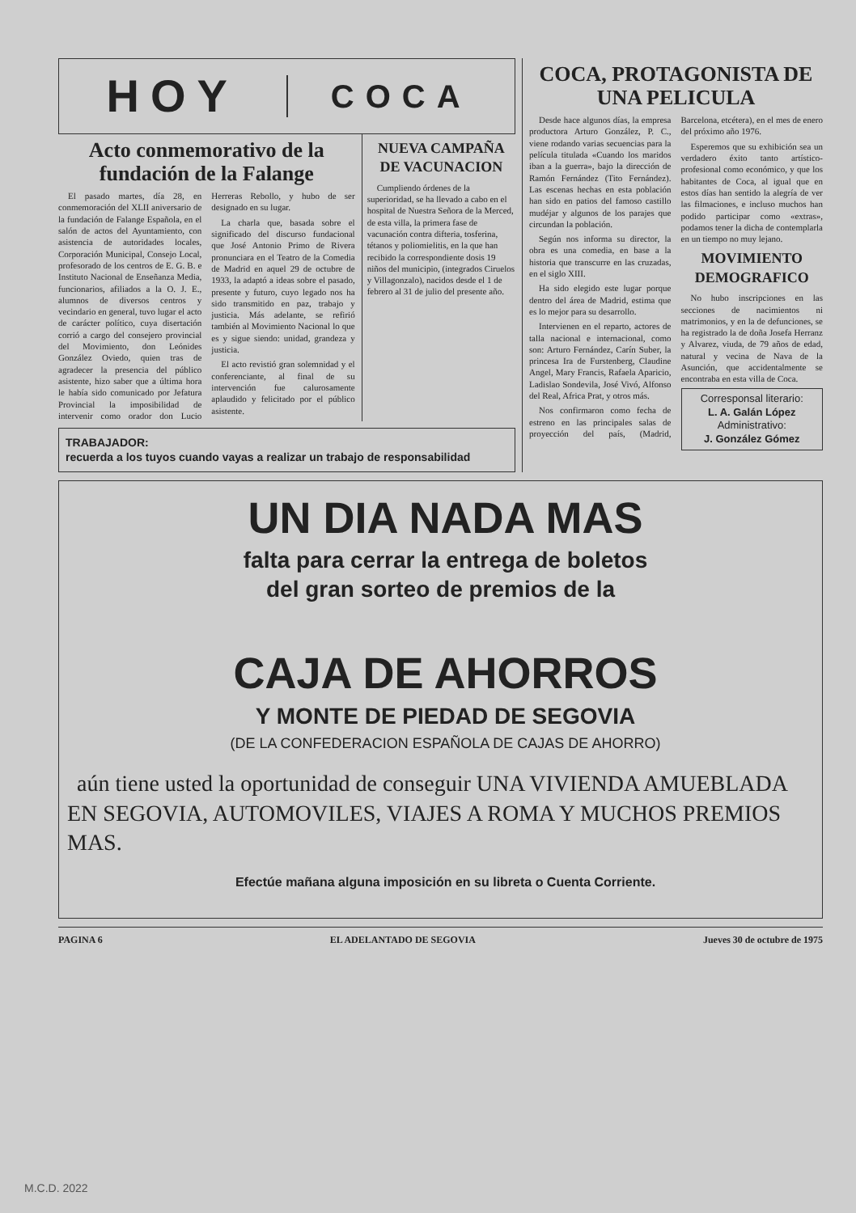HOY
COCA
Acto conmemorativo de la fundación de la Falange
El pasado martes, día 28, en conmemoración del XLII aniversario de la fundación de Falange Española, en el salón de actos del Ayuntamiento, con asistencia de autoridades locales, Corporación Municipal, Consejo Local, profesorado de los centros de E. G. B. e Instituto Nacional de Enseñanza Media, funcionarios, afiliados a la O. J. E., alumnos de diversos centros y vecindario en general, tuvo lugar el acto de carácter político, cuya disertación corrió a cargo del consejero provincial del Movimiento, don Leónides González Oviedo, quien tras de agradecer la presencia del público asistente, hizo saber que a última hora le había sido comunicado por Jefatura Provincial la imposibilidad de intervenir como orador don Lucio Herreras Rebollo, y hubo de ser designado en su lugar.
La charla que, basada sobre el significado del discurso fundacional que José Antonio Primo de Rivera pronunciara en el Teatro de la Comedia de Madrid en aquel 29 de octubre de 1933, la adaptó a ideas sobre el pasado, presente y futuro, cuyo legado nos ha sido transmitido en paz, trabajo y justicia. Más adelante, se refirió también al Movimiento Nacional lo que es y sigue siendo: unidad, grandeza y justicia.
El acto revistió gran solemnidad y el conferenciante, al final de su intervención fue calurosamente aplaudido y felicitado por el público asistente.
NUEVA CAMPAÑA DE VACUNACION
Cumpliendo órdenes de la superioridad, se ha llevado a cabo en el hospital de Nuestra Señora de la Merced, de esta villa, la primera fase de vacunación contra difteria, tosferina, tétanos y poliomielitis, en la que han recibido la correspondiente dosis 19 niños del municipio, (integrados Ciruelos y Villagonzalo), nacidos desde el 1 de febrero al 31 de julio del presente año.
TRABAJADOR:
recuerda a los tuyos cuando vayas a realizar un trabajo de responsabilidad
COCA, PROTAGONISTA DE UNA PELICULA
Desde hace algunos días, la empresa productora Arturo González, P. C., viene rodando varias secuencias para la película titulada «Cuando los maridos iban a la guerra», bajo la dirección de Ramón Fernández (Tito Fernández). Las escenas hechas en esta población han sido en patios del famoso castillo mudéjar y algunos de los parajes que circundan la población.
Según nos informa su director, la obra es una comedia, en base a la historia que transcurre en las cruzadas, en el siglo XIII.
Ha sido elegido este lugar porque dentro del área de Madrid, estima que es lo mejor para su desarrollo.
Intervienen en el reparto, actores de talla nacional e internacional, como son: Arturo Fernández, Carín Suber, la princesa Ira de Furstenberg, Claudine Angel, Mary Francis, Rafaela Aparicio, Ladislao Sondevila, José Vivó, Alfonso del Real, Africa Prat, y otros más.
Nos confirmaron como fecha de estreno en las principales salas de proyección del país, (Madrid, Barcelona, etcétera), en el mes de enero del próximo año 1976.
Esperemos que su exhibición sea un verdadero éxito tanto artístico-profesional como económico, y que los habitantes de Coca, al igual que en estos días han sentido la alegría de ver las filmaciones, e incluso muchos han podido participar como «extras», podamos tener la dicha de contemplarla en un tiempo no muy lejano.
MOVIMIENTO DEMOGRAFICO
No hubo inscripciones en las secciones de nacimientos ni matrimonios, y en la de defunciones, se ha registrado la de doña Josefa Herranz y Alvarez, viuda, de 79 años de edad, natural y vecina de Nava de la Asunción, que accidentalmente se encontraba en esta villa de Coca.
Corresponsal literario:
L. A. Galán López
Administrativo:
J. González Gómez
UN DIA NADA MAS
falta para cerrar la entrega de boletos
del gran sorteo de premios de la
CAJA DE AHORROS
Y MONTE DE PIEDAD DE SEGOVIA
(DE LA CONFEDERACION ESPAÑOLA DE CAJAS DE AHORRO)
aún tiene usted la oportunidad de conseguir UNA VIVIENDA AMUEBLADA EN SEGOVIA, AUTOMOVILES, VIAJES A ROMA Y MUCHOS PREMIOS MAS.
Efectúe mañana alguna imposición en su libreta o Cuenta Corriente.
PAGINA 6 EL ADELANTADO DE SEGOVIA Jueves 30 de octubre de 1975
M.C.D. 2022